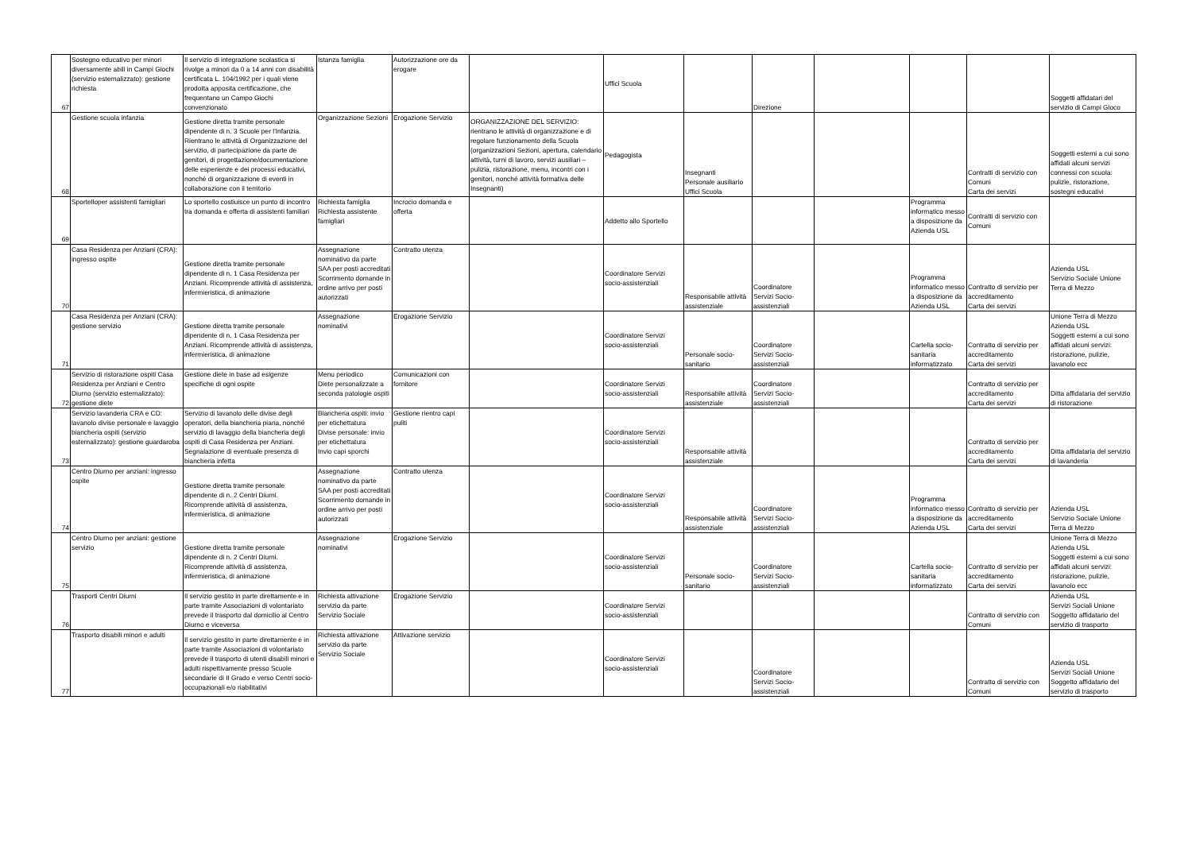| 67 | Sostegno educativo per minori diversamente abili in Campi Giochi (servizio esternalizzato): gestione richiesta | Il servizio di integrazione scolastica si rivolge a minori da 0 a 14 anni con disabilità certificata L. 104/1992 per i quali viene prodotta apposita certificazione, che frequentano un Campo Giochi convenzionato | Istanza famiglia | Autorizzazione ore da erogare | | Uffici Scuola | | Direzione | | | | Soggetti affidatari del servizio di Campi Gioco |
| 68 | Gestione scuola infanzia | Gestione diretta tramite personale dipendente di n. 3 Scuole per l'Infanzia. Rientrano le attività di Organizzazione del servizio, di partecipazione da parte de genitori, di progettazione/documentazione delle esperienze e dei processi educativi, nonché di organizzazione di eventi in collaborazione con il territorio | Organizzazione Sezioni | Erogazione Servizio | ORGANIZZAZIONE DEL SERVIZIO: rientrano le attività di organizzazione e di regolare funzionamento della Scuola (organizzazioni Sezioni, apertura, calendario attività, turni di lavoro, servizi ausiliari – pulizia, ristorazione, menu, incontri con i genitori, nonché attività formativa delle Insegnanti) | Pedagogista | Insegnanti Personale ausiliario Uffici Scuola | | | | Contratti di servizio con Comuni Carta dei servizi | Soggetti esterni a cui sono affidati alcuni servizi connessi con scuola: pulizie, ristorazione, sostegni educativi |
| 69 | Sportelloper assistenti famigliari | Lo sportello costiuisce un punto di incontro tra domanda e offerta di assistenti familiari | Richiesta famiglia Richiesta assistente famigliari | Incrocio domanda e offerta | | Addetto allo Sportello | | | | Programma informatico messo a disposizione da Azienda USL | Contratti di servizio con Comuni | |
| 70 | Casa Residenza per Anziani (CRA): ingresso ospite | Gestione diretta tramite personale dipendente di n. 1 Casa Residenza per Anziani. Ricomprende attività di assistenza, infermieristica, di animazione | Assegnazione nominativo da parte SAA per posti accreditati Scorrimento domande in ordine arrivo per posti autorizzati | Contratto utenza | | Coordinatore Servizi socio-assistenziali | Responsabile attività assistenziale | Coordinatore Servizi Socio-assistenziali | | Programma informatico messo a disposizione da Azienda USL | Contratto di servizio per accreditamento Carta dei servizi | Azienda USL Servizio Sociale Unione Terra di Mezzo |
| 71 | Casa Residenza per Anziani (CRA): gestione servizio | Gestione diretta tramite personale dipendente di n. 1 Casa Residenza per Anziani. Ricomprende attività di assistenza, infermieristica, di animazione | Assegnazione nominativi | Erogazione Servizio | | Coordinatore Servizi socio-assistenziali | Personale socio-sanitario | Coordinatore Servizi Socio-assistenziali | | Cartella socio-sanitaria informatizzato | Contratto di servizio per accreditamento Carta dei servizi | Unione Terra di Mezzo Azienda USL Soggetti esterni a cui sono affidati alcuni servizi: ristorazione, pulizie, lavanolo ecc |
| 72 | Servizio di ristorazione ospiti Casa Residenza per Anziani e Centro Diurno (servizio esternalizzato): gestione diete | Gestione diete in base ad esigenze specifiche di ogni ospite | Menu periodico Diete personalizzate a seconda patologie ospiti | Comunicazioni con fornitore | | Coordinatore Servizi socio-assistenziali | Responsabile attività assistenziale | Coordinatore Servizi Socio-assistenziali | | | Contratto di servizio per accreditamento Carta dei servizi | Ditta affidataria del servizio di ristorazione |
| 73 | Servizio lavanderia CRA e CD: lavanolo divise personale e lavaggio biancheria ospiti (servizio esternalizzato): gestione guardaroba | Servizio di lavanolo delle divise degli operatori, della biancheria piana, nonché servizio di lavaggio della biancheria degli ospiti di Casa Residenza per Anziani. Segnalazione di eventuale presenza di biancheria infetta | Biancheria ospiti: invio per etichettatura Divise personale: invio per etichettatura Invio capi sporchi | Gestione rientro capi puliti | | Coordinatore Servizi socio-assistenziali | Responsabile attività assistenziale | | | | Contratto di servizio per accreditamento Carta dei servizi | Ditta affidataria del servizio di lavanderia |
| 74 | Centro Diurno per anziani: ingresso ospite | Gestione diretta tramite personale dipendente di n. 2 Centri Diurni. Ricomprende attività di assistenza, infermieristica, di animazione | Assegnazione nominativo da parte SAA per posti accreditati Scorrimento domande in ordine arrivo per posti autorizzati | Contratto utenza | | Coordinatore Servizi socio-assistenziali | Responsabile attività assistenziale | Coordinatore Servizi Socio-assistenziali | | Programma informatico messo a disposizione da Azienda USL | Contratto di servizio per accreditamento Carta dei servizi | Azienda USL Servizio Sociale Unione Terra di Mezzo |
| 75 | Centro Diurno per anziani: gestione servizio | Gestione diretta tramite personale dipendente di n. 2 Centri Diurni. Ricomprende attività di assistenza, infermieristica, di animazione | Assegnazione nominativi | Erogazione Servizio | | Coordinatore Servizi socio-assistenziali | Personale socio-sanitario | Coordinatore Servizi Socio-assistenziali | | Cartella socio-sanitaria informatizzato | Contratto di servizio per accreditamento Carta dei servizi | Unione Terra di Mezzo Azienda USL Soggetti esterni a cui sono affidati alcuni servizi: ristorazione, pulizie, lavanolo ecc |
| 76 | Trasporti Centri Diurni | Il servizio gestito in parte direttamente e in parte tramite Associazioni di volontariato prevede il trasporto dal domicilio al Centro Diurno e viceversa | Richiesta attivazione servizio da parte Servizio Sociale | Erogazione Servizio | | Coordinatore Servizi socio-assistenziali | | | | | Contratto di servizio con Comuni | Azienda USL Servizi Sociali Unione Soggetto affidatario del servizio di trasporto |
| 77 | Trasporto disabili minori e adulti | Il servizio gestito in parte direttamente e in parte tramite Associazioni di volontariato prevede il trasporto di utenti disabili minori e adulti rispettivamente presso Scuole secondarie di II Grado e verso Centri socio-occupazionali e/o riabilitativi | Richiesta attivazione servizio da parte Servizio Sociale | Attivazione servizio | | Coordinatore Servizi socio-assistenziali | | Coordinatore Servizi Socio-assistenziali | | | Contratto di servizio con Comuni | Azienda USL Servizi Sociali Unione Soggetto affidatario del servizio di trasporto |